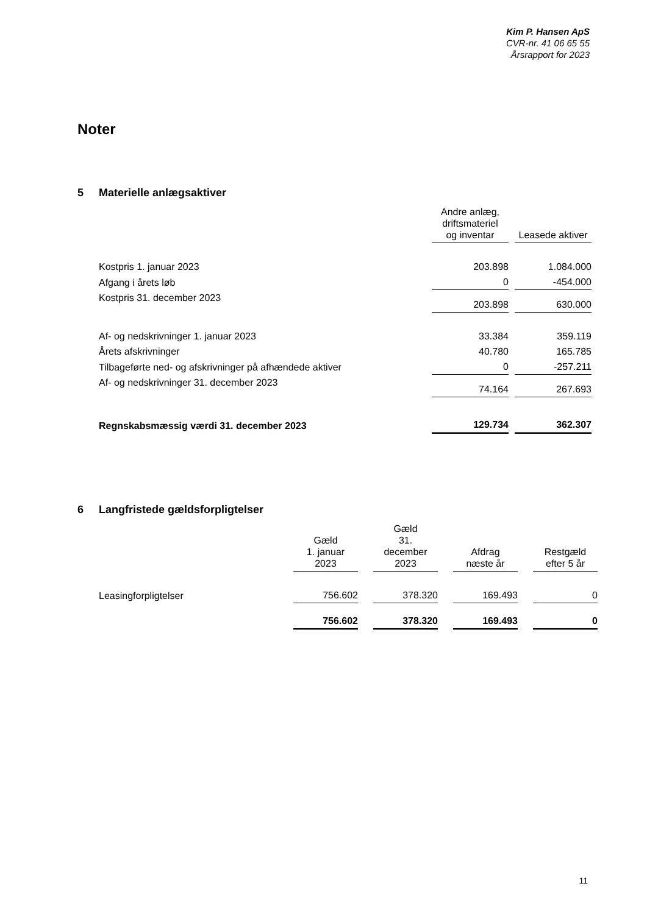Kim P. Hansen ApS
CVR-nr. 41 06 65 55
Årsrapport for 2023
Noter
5 Materielle anlægsaktiver
| | Andre anlæg, driftsmateriel og inventar | Leasede aktiver |
| --- | --- | --- |
| Kostpris 1. januar 2023 | 203.898 | 1.084.000 |
| Afgang i årets løb | 0 | -454.000 |
| Kostpris 31. december 2023 | 203.898 | 630.000 |
| Af- og nedskrivninger 1. januar 2023 | 33.384 | 359.119 |
| Årets afskrivninger | 40.780 | 165.785 |
| Tilbageførte ned- og afskrivninger på afhændede aktiver | 0 | -257.211 |
| Af- og nedskrivninger 31. december 2023 | 74.164 | 267.693 |
| Regnskabsmæssig værdi 31. december 2023 | 129.734 | 362.307 |
6 Langfristede gældsforpligtelser
| | Gæld 1. januar 2023 | Gæld 31. december 2023 | Afdrag næste år | Restgæld efter 5 år |
| --- | --- | --- | --- | --- |
| Leasingforpligtelser | 756.602 | 378.320 | 169.493 | 0 |
| | 756.602 | 378.320 | 169.493 | 0 |
11